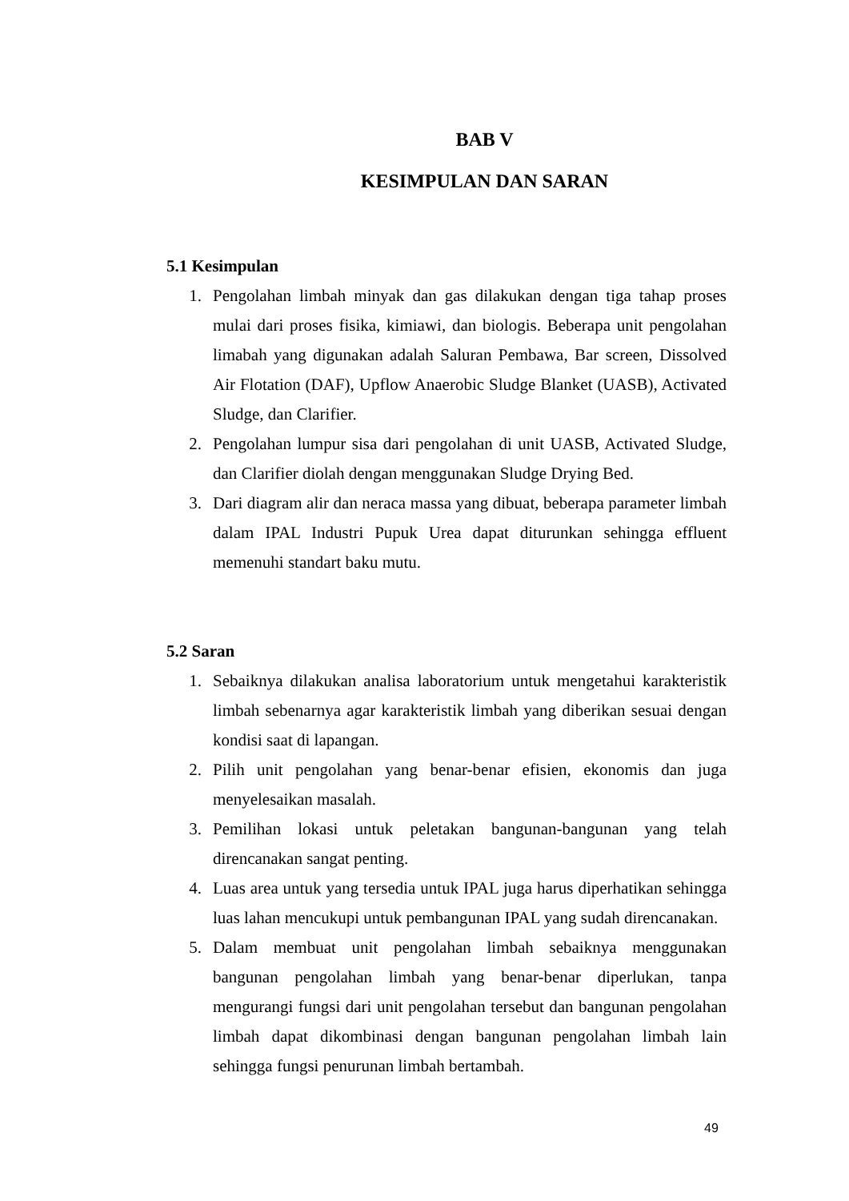BAB V
KESIMPULAN DAN SARAN
5.1 Kesimpulan
1. Pengolahan limbah minyak dan gas dilakukan dengan tiga tahap proses mulai dari proses fisika, kimiawi, dan biologis. Beberapa unit pengolahan limabah yang digunakan adalah Saluran Pembawa, Bar screen, Dissolved Air Flotation (DAF), Upflow Anaerobic Sludge Blanket (UASB), Activated Sludge, dan Clarifier.
2. Pengolahan lumpur sisa dari pengolahan di unit UASB, Activated Sludge, dan Clarifier diolah dengan menggunakan Sludge Drying Bed.
3. Dari diagram alir dan neraca massa yang dibuat, beberapa parameter limbah dalam IPAL Industri Pupuk Urea dapat diturunkan sehingga effluent memenuhi standart baku mutu.
5.2 Saran
1. Sebaiknya dilakukan analisa laboratorium untuk mengetahui karakteristik limbah sebenarnya agar karakteristik limbah yang diberikan sesuai dengan kondisi saat di lapangan.
2. Pilih unit pengolahan yang benar-benar efisien, ekonomis dan juga menyelesaikan masalah.
3. Pemilihan lokasi untuk peletakan bangunan-bangunan yang telah direncanakan sangat penting.
4. Luas area untuk yang tersedia untuk IPAL juga harus diperhatikan sehingga luas lahan mencukupi untuk pembangunan IPAL yang sudah direncanakan.
5. Dalam membuat unit pengolahan limbah sebaiknya menggunakan bangunan pengolahan limbah yang benar-benar diperlukan, tanpa mengurangi fungsi dari unit pengolahan tersebut dan bangunan pengolahan limbah dapat dikombinasi dengan bangunan pengolahan limbah lain sehingga fungsi penurunan limbah bertambah.
49